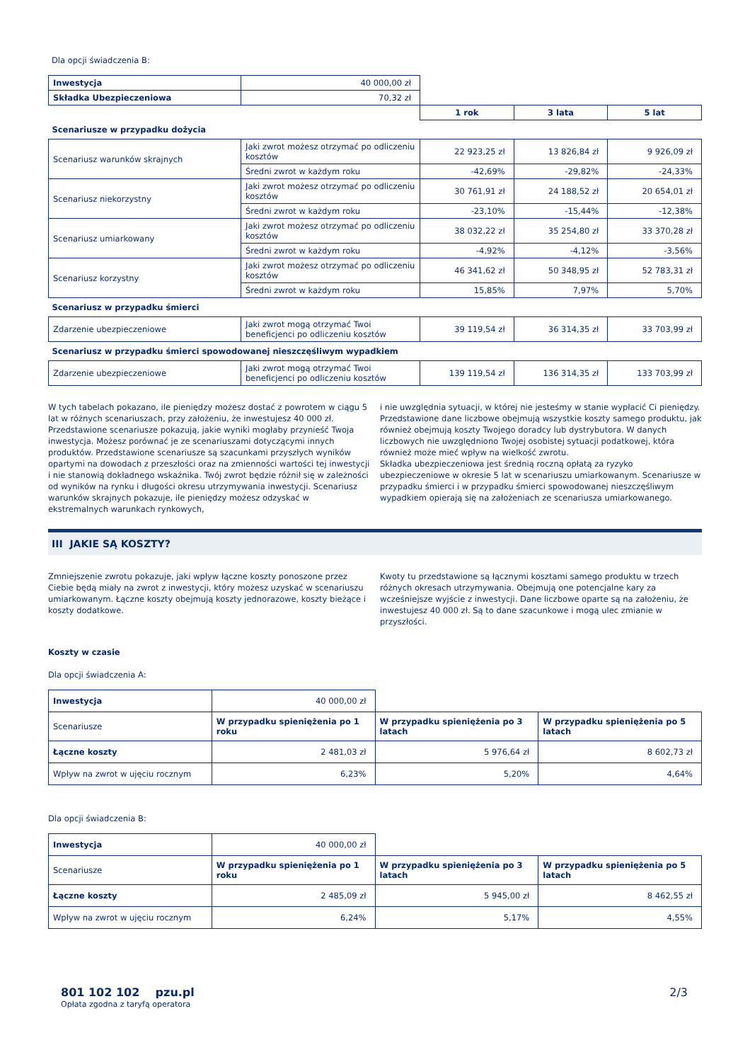Dla opcji świadczenia B:
| Inwestycja | 40 000,00 zł | | | |
| Składka Ubezpieczeniowa | 70,32 zł | | | |
| | | 1 rok | 3 lata | 5 lat |
| Scenariusze w przypadku dożycia | | | | |
| Scenariusz warunków skrajnych | Jaki zwrot możesz otrzymać po odliczeniu kosztów | 22 923,25 zł | 13 826,84 zł | 9 926,09 zł |
| | Średni zwrot w każdym roku | -42,69% | -29,82% | -24,33% |
| Scenariusz niekorzystny | Jaki zwrot możesz otrzymać po odliczeniu kosztów | 30 761,91 zł | 24 188,52 zł | 20 654,01 zł |
| | Średni zwrot w każdym roku | -23,10% | -15,44% | -12,38% |
| Scenariusz umiarkowany | Jaki zwrot możesz otrzymać po odliczeniu kosztów | 38 032,22 zł | 35 254,80 zł | 33 370,28 zł |
| | Średni zwrot w każdym roku | -4,92% | -4,12% | -3,56% |
| Scenariusz korzystny | Jaki zwrot możesz otrzymać po odliczeniu kosztów | 46 341,62 zł | 50 348,95 zł | 52 783,31 zł |
| | Średni zwrot w każdym roku | 15,85% | 7,97% | 5,70% |
| Scenariusz w przypadku śmierci | | | | |
| Zdarzenie ubezpieczeniowe | Jaki zwrot mogą otrzymać Twoi beneficjenci po odliczeniu kosztów | 39 119,54 zł | 36 314,35 zł | 33 703,99 zł |
| Scenariusz w przypadku śmierci spowodowanej nieszczęśliwym wypadkiem | | | | |
| Zdarzenie ubezpieczeniowe | Jaki zwrot mogą otrzymać Twoi beneficjenci po odliczeniu kosztów | 139 119,54 zł | 136 314,35 zł | 133 703,99 zł |
W tych tabelach pokazano, ile pieniędzy możesz dostać z powrotem w ciągu 5 lat w różnych scenariuszach, przy założeniu, że inwestujesz 40 000 zł. Przedstawione scenariusze pokazują, jakie wyniki mogłaby przynieść Twoja inwestycja. Możesz porównać je ze scenariuszami dotyczącymi innych produktów. Przedstawione scenariusze są szacunkami przyszłych wyników opartymi na dowodach z przeszłości oraz na zmienności wartości tej inwestycji i nie stanowią dokładnego wskaźnika. Twój zwrot będzie różnił się w zależności od wyników na rynku i długości okresu utrzymywania inwestycji. Scenariusz warunków skrajnych pokazuje, ile pieniędzy możesz odzyskać w ekstremalnych warunkach rynkowych,
i nie uwzględnia sytuacji, w której nie jesteśmy w stanie wypłacić Ci pieniędzy. Przedstawione dane liczbowe obejmują wszystkie koszty samego produktu, jak również obejmują koszty Twojego doradcy lub dystrybutora. W danych liczbowych nie uwzględniono Twojej osobistej sytuacji podatkowej, która również może mieć wpływ na wielkość zwrotu.
Składka ubezpieczeniowa jest średnią roczną opłatą za ryzyko ubezpieczeniowe w okresie 5 lat w scenariuszu umiarkowanym. Scenariusze w przypadku śmierci i w przypadku śmierci spowodowanej nieszczęśliwym wypadkiem opierają się na założeniach ze scenariusza umiarkowanego.
III JAKIE SĄ KOSZTY?
Zmniejszenie zwrotu pokazuje, jaki wpływ łączne koszty ponoszone przez Ciebie będą miały na zwrot z inwestycji, który możesz uzyskać w scenariuszu umiarkowanym. Łączne koszty obejmują koszty jednorazowe, koszty bieżące i koszty dodatkowe.
Kwoty tu przedstawione są łącznymi kosztami samego produktu w trzech różnych okresach utrzymywania. Obejmują one potencjalne kary za wcześniejsze wyjście z inwestycji. Dane liczbowe oparte są na założeniu, że inwestujesz 40 000 zł. Są to dane szacunkowe i mogą ulec zmianie w przyszłości.
Koszty w czasie
Dla opcji świadczenia A:
| Inwestycja | 40 000,00 zł | | |
| Scenariusze | W przypadku spieniężenia po 1 roku | W przypadku spieniężenia po 3 latach | W przypadku spieniężenia po 5 latach |
| Łączne koszty | 2 481,03 zł | 5 976,64 zł | 8 602,73 zł |
| Wpływ na zwrot w ujęciu rocznym | 6,23% | 5,20% | 4,64% |
Dla opcji świadczenia B:
| Inwestycja | 40 000,00 zł | | |
| Scenariusze | W przypadku spieniężenia po 1 roku | W przypadku spieniężenia po 3 latach | W przypadku spieniężenia po 5 latach |
| Łączne koszty | 2 485,09 zł | 5 945,00 zł | 8 462,55 zł |
| Wpływ na zwrot w ujęciu rocznym | 6,24% | 5,17% | 4,55% |
801 102 102 pzu.pl
Opłata zgodna z taryfą operatora
2/3